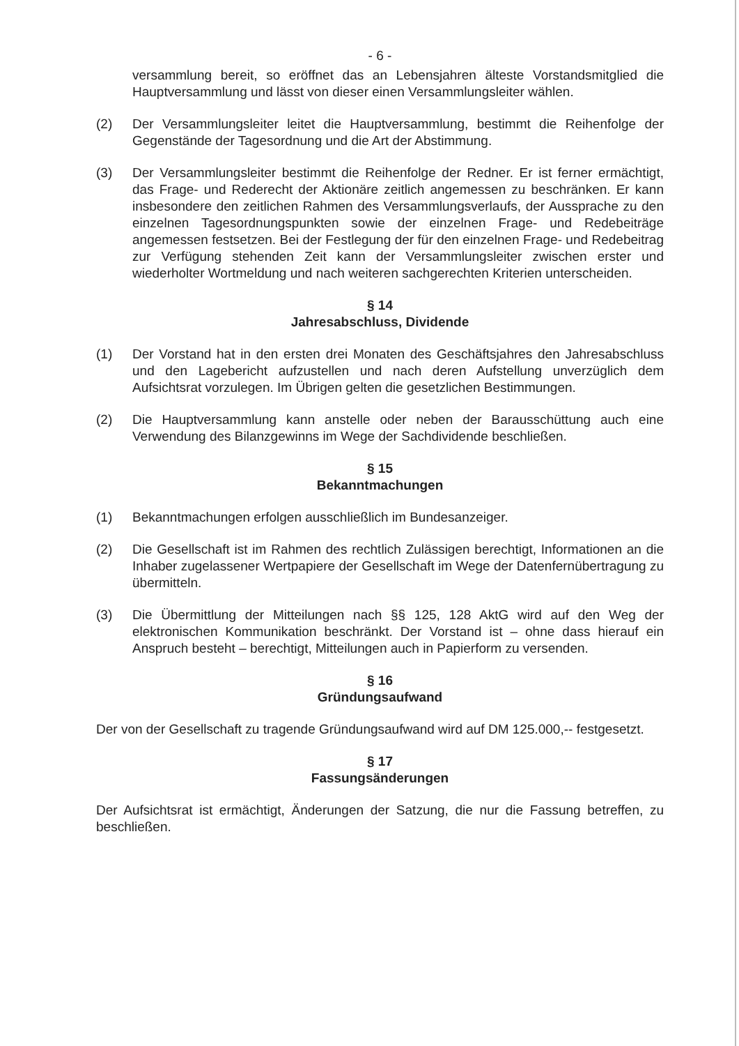- 6 -
versammlung bereit, so eröffnet das an Lebensjahren älteste Vorstandsmitglied die Hauptversammlung und lässt von dieser einen Versammlungsleiter wählen.
(2) Der Versammlungsleiter leitet die Hauptversammlung, bestimmt die Reihenfolge der Gegenstände der Tagesordnung und die Art der Abstimmung.
(3) Der Versammlungsleiter bestimmt die Reihenfolge der Redner. Er ist ferner ermächtigt, das Frage- und Rederecht der Aktionäre zeitlich angemessen zu beschränken. Er kann insbesondere den zeitlichen Rahmen des Versammlungsverlaufs, der Aussprache zu den einzelnen Tagesordnungspunkten sowie der einzelnen Frage- und Redebeiträge angemessen festsetzen. Bei der Festlegung der für den einzelnen Frage- und Redebeitrag zur Verfügung stehenden Zeit kann der Versammlungsleiter zwischen erster und wiederholter Wortmeldung und nach weiteren sachgerechten Kriterien unterscheiden.
§ 14
Jahresabschluss, Dividende
(1) Der Vorstand hat in den ersten drei Monaten des Geschäftsjahres den Jahresabschluss und den Lagebericht aufzustellen und nach deren Aufstellung unverzüglich dem Aufsichtsrat vorzulegen. Im Übrigen gelten die gesetzlichen Bestimmungen.
(2) Die Hauptversammlung kann anstelle oder neben der Barausschüttung auch eine Verwendung des Bilanzgewinns im Wege der Sachdividende beschließen.
§ 15
Bekanntmachungen
(1) Bekanntmachungen erfolgen ausschließlich im Bundesanzeiger.
(2) Die Gesellschaft ist im Rahmen des rechtlich Zulässigen berechtigt, Informationen an die Inhaber zugelassener Wertpapiere der Gesellschaft im Wege der Datenfernübertragung zu übermitteln.
(3) Die Übermittlung der Mitteilungen nach §§ 125, 128 AktG wird auf den Weg der elektronischen Kommunikation beschränkt. Der Vorstand ist – ohne dass hierauf ein Anspruch besteht – berechtigt, Mitteilungen auch in Papierform zu versenden.
§ 16
Gründungsaufwand
Der von der Gesellschaft zu tragende Gründungsaufwand wird auf DM 125.000,-- festgesetzt.
§ 17
Fassungsänderungen
Der Aufsichtsrat ist ermächtigt, Änderungen der Satzung, die nur die Fassung betreffen, zu beschließen.